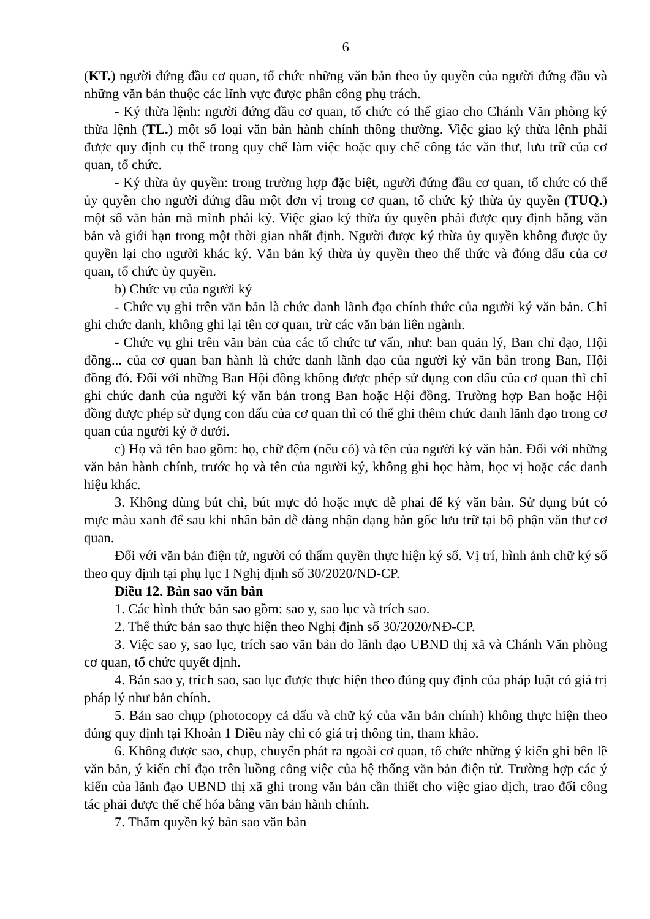6
(KT.) người đứng đầu cơ quan, tổ chức những văn bản theo ủy quyền của người đứng đầu và những văn bản thuộc các lĩnh vực được phân công phụ trách.
- Ký thừa lệnh: người đứng đầu cơ quan, tổ chức có thể giao cho Chánh Văn phòng ký thừa lệnh (TL.) một số loại văn bản hành chính thông thường. Việc giao ký thừa lệnh phải được quy định cụ thể trong quy chế làm việc hoặc quy chế công tác văn thư, lưu trữ của cơ quan, tổ chức.
- Ký thừa ủy quyền: trong trường hợp đặc biệt, người đứng đầu cơ quan, tổ chức có thể ủy quyền cho người đứng đầu một đơn vị trong cơ quan, tổ chức ký thừa ủy quyền (TUQ.) một số văn bản mà mình phải ký. Việc giao ký thừa ủy quyền phải được quy định bằng văn bản và giới hạn trong một thời gian nhất định. Người được ký thừa ủy quyền không được ủy quyền lại cho người khác ký. Văn bản ký thừa ủy quyền theo thể thức và đóng dấu của cơ quan, tổ chức ủy quyền.
b) Chức vụ của người ký
- Chức vụ ghi trên văn bản là chức danh lãnh đạo chính thức của người ký văn bản. Chỉ ghi chức danh, không ghi lại tên cơ quan, trừ các văn bản liên ngành.
- Chức vụ ghi trên văn bản của các tổ chức tư vấn, như: ban quản lý, Ban chỉ đạo, Hội đồng... của cơ quan ban hành là chức danh lãnh đạo của người ký văn bản trong Ban, Hội đồng đó. Đối với những Ban Hội đồng không được phép sử dụng con dấu của cơ quan thì chỉ ghi chức danh của người ký văn bản trong Ban hoặc Hội đồng. Trường hợp Ban hoặc Hội đồng được phép sử dụng con dấu của cơ quan thì có thể ghi thêm chức danh lãnh đạo trong cơ quan của người ký ở dưới.
c) Họ và tên bao gồm: họ, chữ đệm (nếu có) và tên của người ký văn bản. Đối với những văn bản hành chính, trước họ và tên của người ký, không ghi học hàm, học vị hoặc các danh hiệu khác.
3. Không dùng bút chì, bút mực đỏ hoặc mực dễ phai để ký văn bản. Sử dụng bút có mực màu xanh để sau khi nhân bản dễ dàng nhận dạng bản gốc lưu trữ tại bộ phận văn thư cơ quan.
Đối với văn bản điện tử, người có thẩm quyền thực hiện ký số. Vị trí, hình ảnh chữ ký số theo quy định tại phụ lục I Nghị định số 30/2020/NĐ-CP.
Điều 12. Bản sao văn bản
1. Các hình thức bản sao gồm: sao y, sao lục và trích sao.
2. Thể thức bản sao thực hiện theo Nghị định số 30/2020/NĐ-CP.
3. Việc sao y, sao lục, trích sao văn bản do lãnh đạo UBND thị xã và Chánh Văn phòng cơ quan, tổ chức quyết định.
4. Bản sao y, trích sao, sao lục được thực hiện theo đúng quy định của pháp luật có giá trị pháp lý như bản chính.
5. Bản sao chụp (photocopy cả dấu và chữ ký của văn bản chính) không thực hiện theo đúng quy định tại Khoản 1 Điều này chỉ có giá trị thông tin, tham khảo.
6. Không được sao, chụp, chuyển phát ra ngoài cơ quan, tổ chức những ý kiến ghi bên lề văn bản, ý kiến chỉ đạo trên luồng công việc của hệ thống văn bản điện tử. Trường hợp các ý kiến của lãnh đạo UBND thị xã ghi trong văn bản cần thiết cho việc giao dịch, trao đổi công tác phải được thể chế hóa bằng văn bản hành chính.
7. Thẩm quyền ký bản sao văn bản